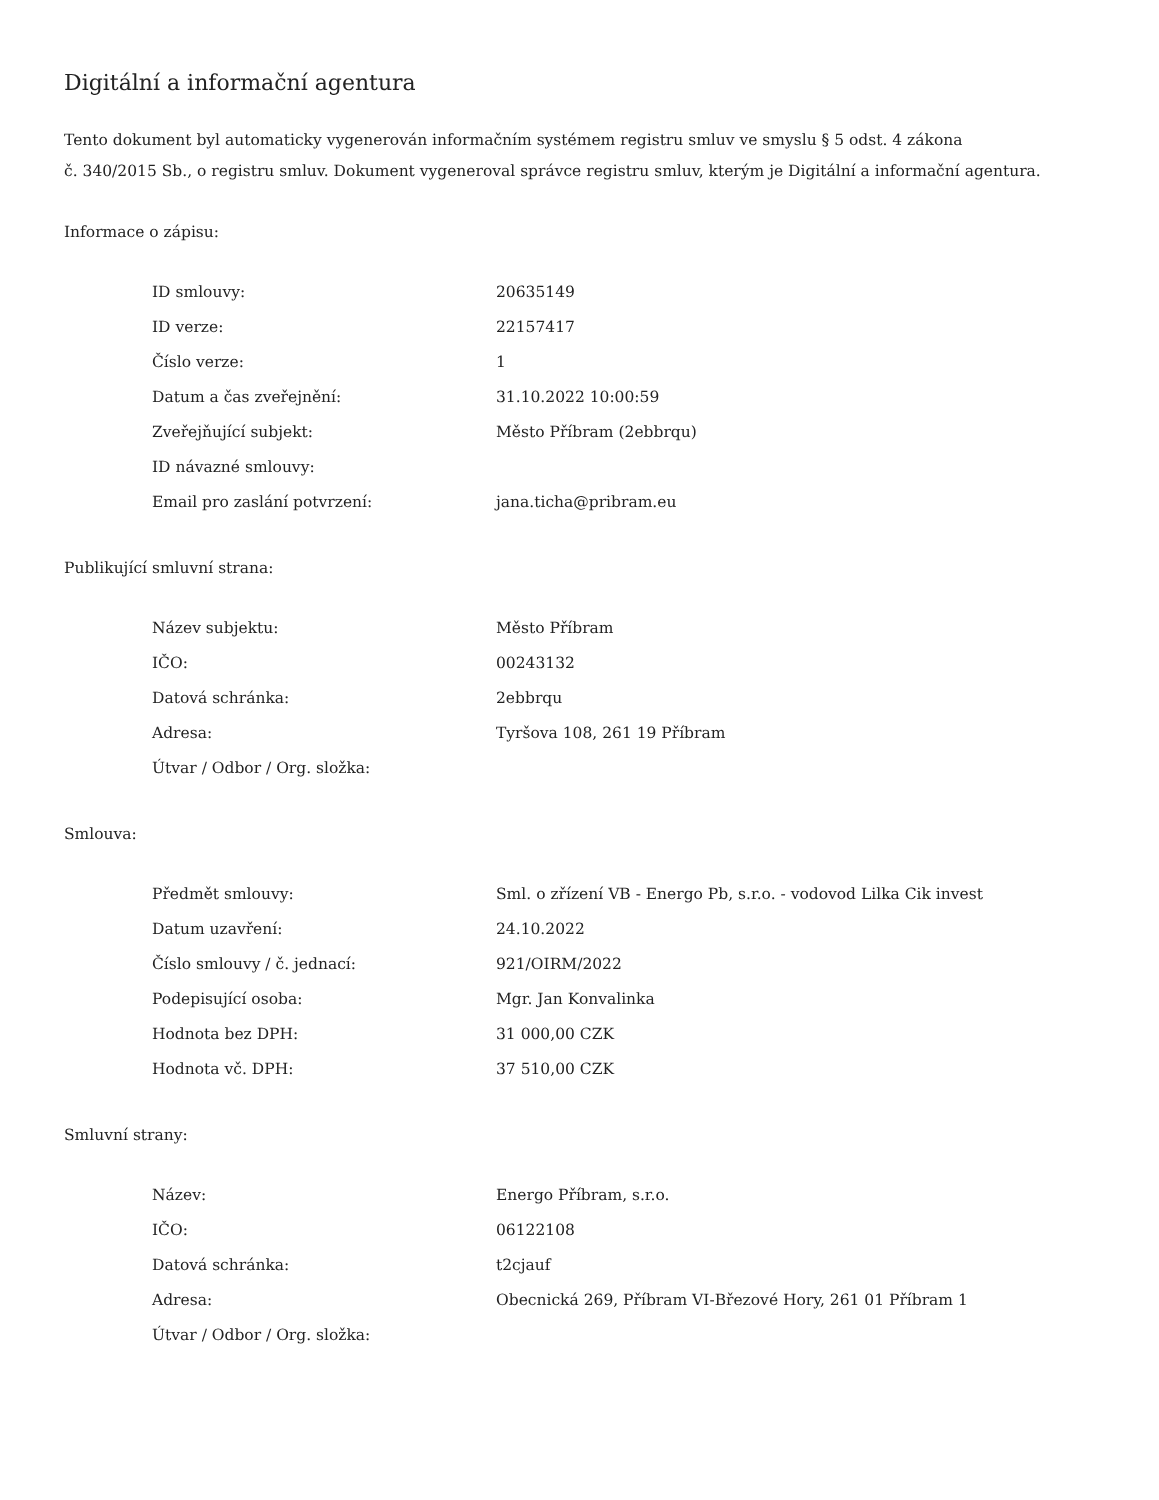Digitální a informační agentura
Tento dokument byl automaticky vygenerován informačním systémem registru smluv ve smyslu § 5 odst. 4 zákona
č. 340/2015 Sb., o registru smluv. Dokument vygeneroval správce registru smluv, kterým je Digitální a informační agentura.
Informace o zápisu:
| ID smlouvy: | 20635149 |
| ID verze: | 22157417 |
| Číslo verze: | 1 |
| Datum a čas zveřejnění: | 31.10.2022 10:00:59 |
| Zveřejňující subjekt: | Město Příbram (2ebbrqu) |
| ID návazné smlouvy: | |
| Email pro zaslání potvrzení: | jana.ticha@pribram.eu |
Publikující smluvní strana:
| Název subjektu: | Město Příbram |
| IČO: | 00243132 |
| Datová schránka: | 2ebbrqu |
| Adresa: | Tyršova 108, 261 19 Příbram |
| Útvar / Odbor / Org. složka: | |
Smlouva:
| Předmět smlouvy: | Sml. o zřízení VB - Energo Pb, s.r.o. - vodovod Lilka Cik invest |
| Datum uzavření: | 24.10.2022 |
| Číslo smlouvy / č. jednací: | 921/OIRM/2022 |
| Podepisující osoba: | Mgr. Jan Konvalinka |
| Hodnota bez DPH: | 31 000,00 CZK |
| Hodnota vč. DPH: | 37 510,00 CZK |
Smluvní strany:
| Název: | Energo Příbram, s.r.o. |
| IČO: | 06122108 |
| Datová schránka: | t2cjauf |
| Adresa: | Obecnická 269, Příbram VI-Březové Hory, 261 01 Příbram 1 |
| Útvar / Odbor / Org. složka: | |